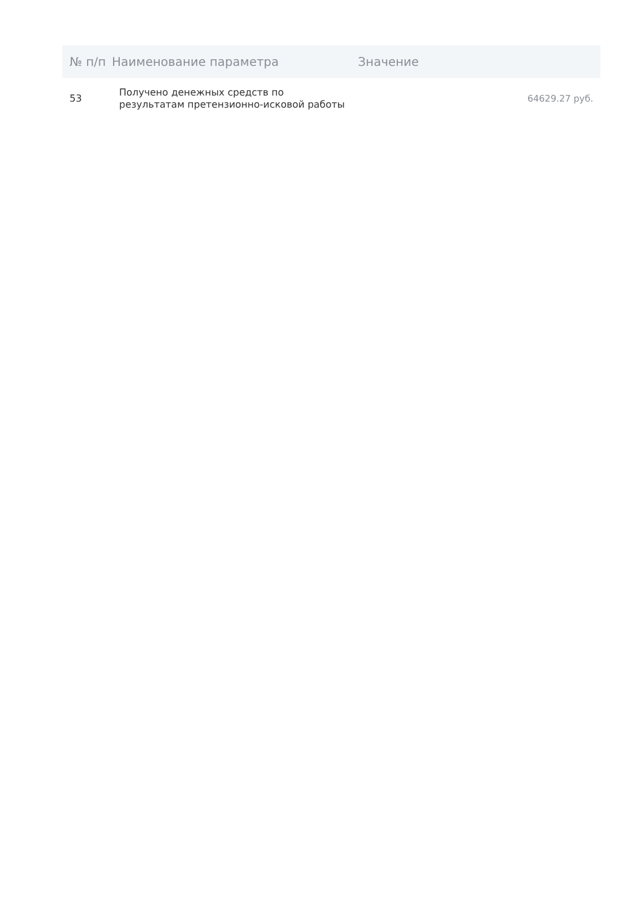| № п/п | Наименование параметра | Значение |
| --- | --- | --- |
| 53 | Получено денежных средств по результатам претензионно-исковой работы | 64629.27 руб. |